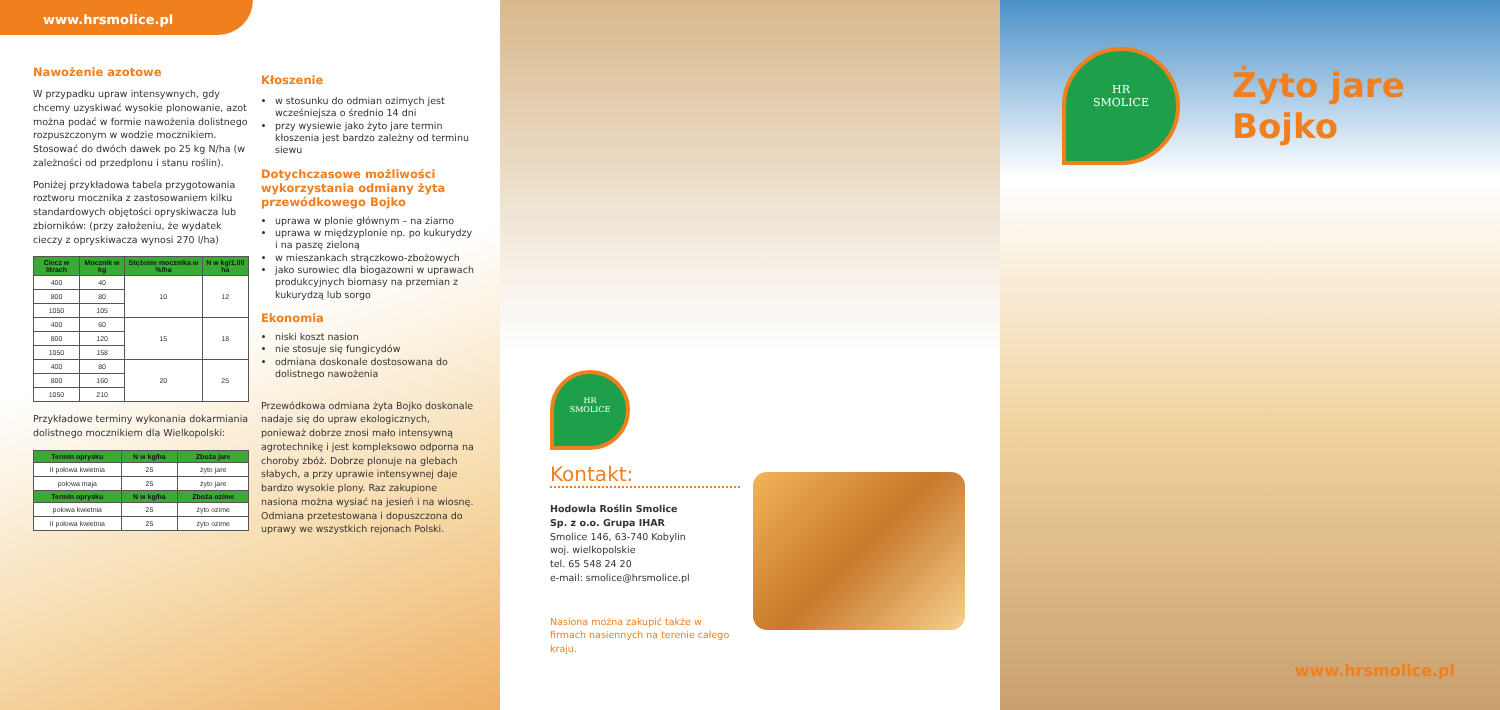www.hrsmolice.pl
Nawożenie azotowe
W przypadku upraw intensywnych, gdy chcemy uzyskiwać wysokie plonowanie, azot można podać w formie nawożenia dolistnego rozpuszczonym w wodzie mocznikiem. Stosować do dwóch dawek po 25 kg N/ha (w zależności od przedplonu i stanu roślin).
Poniżej przykładowa tabela przygotowania roztworu mocznika z zastosowaniem kilku standardowych objętości opryskiwacza lub zbiorników: (przy założeniu, że wydatek cieczy z opryskiwacza wynosi 270 l/ha)
| Ciecz w litrach | Mocznik w kg | Stężenie mocznika w %/ha | N w kg/1,00 ha |
| --- | --- | --- | --- |
| 400 | 40 | 10 | 12 |
| 800 | 80 | | |
| 1050 | 105 | | |
| 400 | 60 | 15 | 18 |
| 800 | 120 | | |
| 1050 | 158 | | |
| 400 | 80 | 20 | 25 |
| 800 | 160 | | |
| 1050 | 210 | | |
Przykładowe terminy wykonania dokarmiania dolistnego mocznikiem dla Wielkopolski:
| Termin oprysku | N w kg/ha | Zboża jare |
| --- | --- | --- |
| II połowa kwietnia | 25 | żyto jare |
| połowa maja | 25 | żyto jare |
| Termin oprysku | N w kg/ha | Zboża ozime |
| połowa kwietnia | 25 | żyto ozime |
| II połowa kwietnia | 25 | żyto ozime |
Kłoszenie
w stosunku do odmian ozimych jest wcześniejsza o średnio 14 dni
przy wysiewie jako żyto jare termin kłoszenia jest bardzo zależny od terminu siewu
Dotychczasowe możliwości wykorzystania odmiany żyta przewódkowego Bojko
uprawa w plonie głównym – na ziarno
uprawa w międzyplonie np. po kukurydzy i na paszę zieloną
w mieszankach strączkowo-zbożowych
jako surowiec dla biogazowni w uprawach produkcyjnych biomasy na przemian z kukurydzą lub sorgo
Ekonomia
niski koszt nasion
nie stosuje się fungicydów
odmiana doskonale dostosowana do dolistnego nawożenia
Przewódkowa odmiana żyta Bojko doskonale nadaje się do upraw ekologicznych, ponieważ dobrze znosi mało intensywną agrotechnikę i jest kompleksowo odporna na choroby zbóż. Dobrze plonuje na glebach słabych, a przy uprawie intensywnej daje bardzo wysokie plony. Raz zakupione nasiona można wysiać na jesień i na wiosnę. Odmiana przetestowana i dopuszczona do uprawy we wszystkich rejonach Polski.
HR
SMOLICE
Kontakt:
Hodowla Roślin Smolice
Sp. z o.o. Grupa IHAR
Smolice 146, 63-740 Kobylin
woj. wielkopolskie
tel. 65 548 24 20
e-mail: smolice@hrsmolice.pl
Nasiona można zakupić także w firmach nasiennych na terenie całego kraju.
HR
SMOLICE
Żyto jare
Bojko
www.hrsmolice.pl